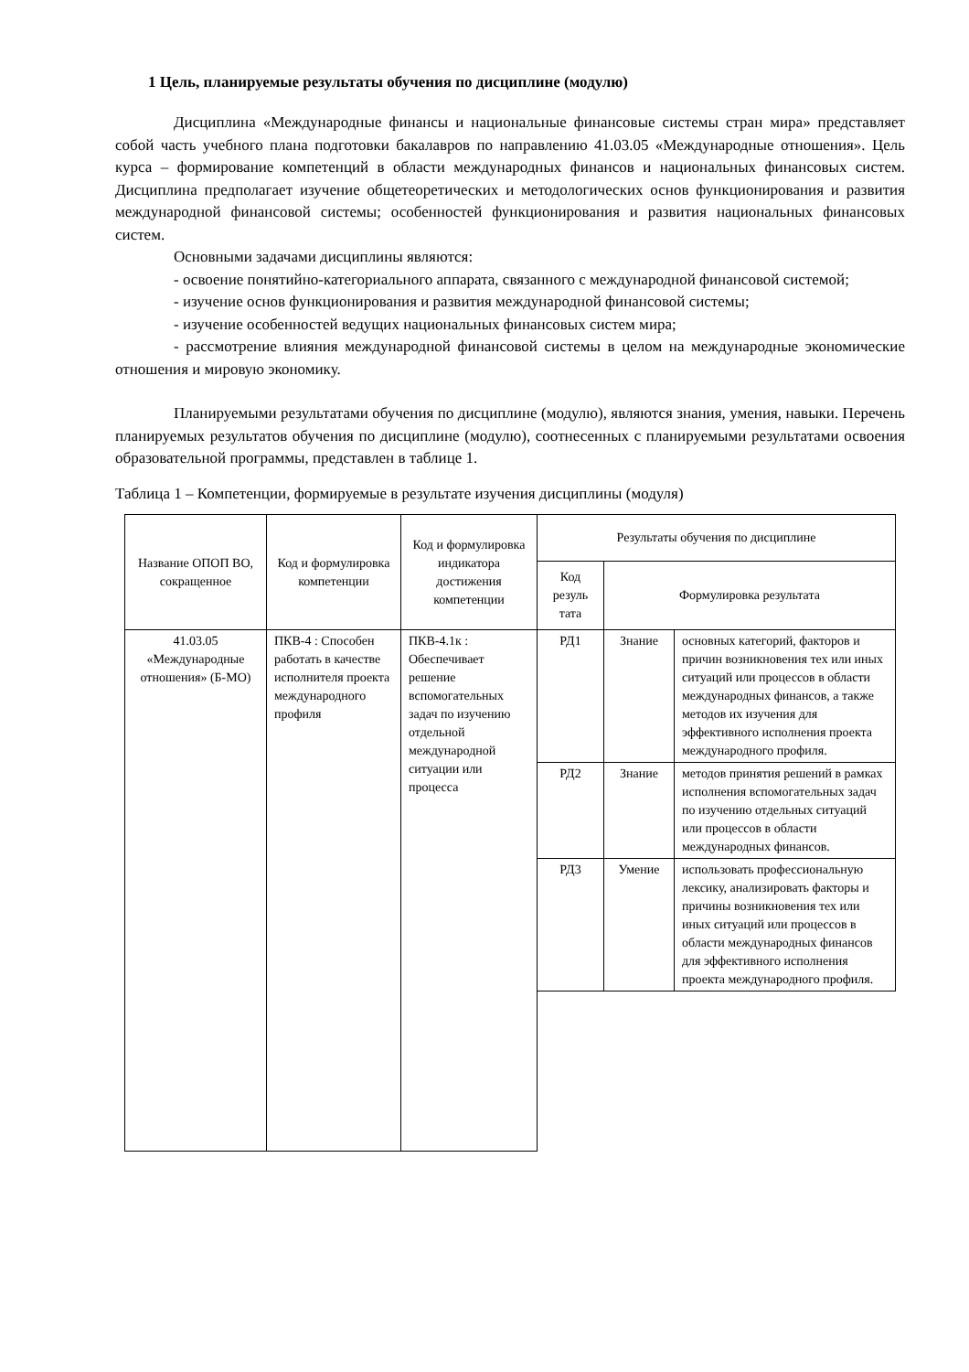1 Цель, планируемые результаты обучения по дисциплине (модулю)
Дисциплина «Международные финансы и национальные финансовые системы стран мира» представляет собой часть учебного плана подготовки бакалавров по направлению 41.03.05 «Международные отношения». Цель курса – формирование компетенций в области международных финансов и национальных финансовых систем. Дисциплина предполагает изучение общетеоретических и методологических основ функционирования и развития международной финансовой системы; особенностей функционирования и развития национальных финансовых систем.
Основными задачами дисциплины являются:
- освоение понятийно-категориального аппарата, связанного с международной финансовой системой;
- изучение основ функционирования и развития международной финансовой системы;
- изучение особенностей ведущих национальных финансовых систем мира;
- рассмотрение влияния международной финансовой системы в целом на международные экономические отношения и мировую экономику.
Планируемыми результатами обучения по дисциплине (модулю), являются знания, умения, навыки. Перечень планируемых результатов обучения по дисциплине (модулю), соотнесенных с планируемыми результатами освоения образовательной программы, представлен в таблице 1.
Таблица 1 – Компетенции, формируемые в результате изучения дисциплины (модуля)
| Название ОПОП ВО, сокращенное | Код и формулировка компетенции | Код и формулировка индикатора достижения компетенции | Результаты обучения по дисциплине | | |
| --- | --- | --- | --- | --- | --- |
| | | | Код резуль тата | Формулировка результата | |
| 41.03.05 «Международные отношения» (Б-МО) | ПКВ-4 : Способен работать в качестве исполнителя проекта международного профиля | ПКВ-4.1к : Обеспечивает решение вспомогательных задач по изучению отдельной международной ситуации или процесса | РД1 | Знание | основных категорий, факторов и причин возникновения тех или иных ситуаций или процессов в области международных финансов, а также методов их изучения для эффективного исполнения проекта международного профиля. |
| | | | РД2 | Знание | методов принятия решений в рамках исполнения вспомогательных задач по изучению отдельных ситуаций или процессов в области международных финансов. |
| | | | РД3 | Умение | использовать профессиональную лексику, анализировать факторы и причины возникновения тех или иных ситуаций или процессов в области международных финансов для эффективного исполнения проекта международного профиля. |